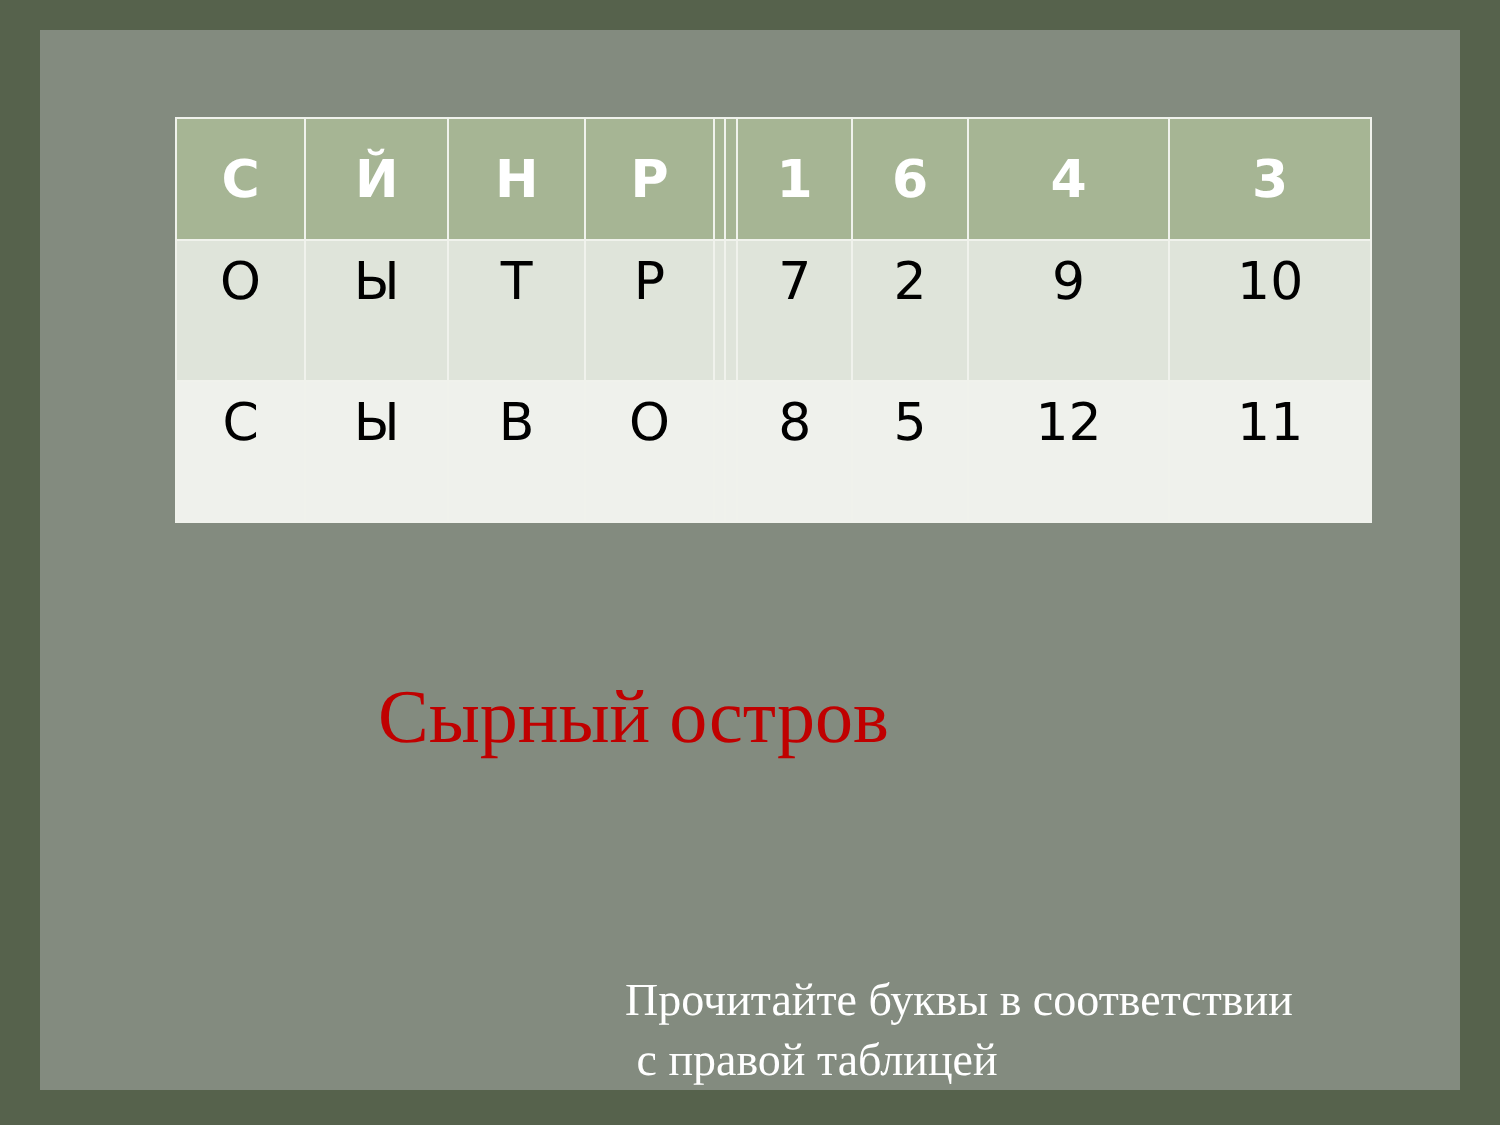| С | Й | Н | Р | | | 1 | 6 | 4 | 3 |
| О | Ы | Т | Р | | | 7 | 2 | 9 | 10 |
| С | Ы | В | О | | | 8 | 5 | 12 | 11 |
Сырный остров
Прочитайте буквы в соответствии
с правой таблицей